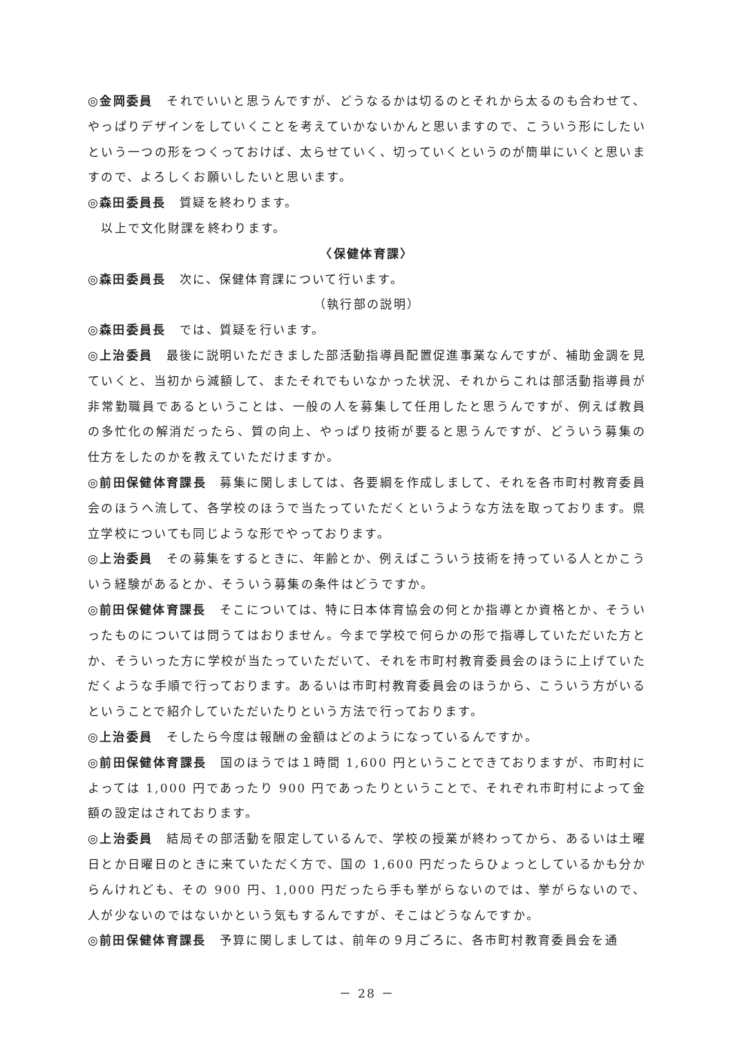◎金岡委員　それでいいと思うんですが、どうなるかは切るのとそれから太るのも合わせて、やっぱりデザインをしていくことを考えていかないかんと思いますので、こういう形にしたいという一つの形をつくっておけば、太らせていく、切っていくというのが簡単にいくと思いますので、よろしくお願いしたいと思います。
◎森田委員長　質疑を終わります。
　以上で文化財課を終わります。
〈保健体育課〉
◎森田委員長　次に、保健体育課について行います。
（執行部の説明）
◎森田委員長　では、質疑を行います。
◎上治委員　最後に説明いただきました部活動指導員配置促進事業なんですが、補助金調を見ていくと、当初から減額して、またそれでもいなかった状況、それからこれは部活動指導員が非常勤職員であるということは、一般の人を募集して任用したと思うんですが、例えば教員の多忙化の解消だったら、質の向上、やっぱり技術が要ると思うんですが、どういう募集の仕方をしたのかを教えていただけますか。
◎前田保健体育課長　募集に関しましては、各要綱を作成しまして、それを各市町村教育委員会のほうへ流して、各学校のほうで当たっていただくというような方法を取っております。県立学校についても同じような形でやっております。
◎上治委員　その募集をするときに、年齢とか、例えばこういう技術を持っている人とかこういう経験があるとか、そういう募集の条件はどうですか。
◎前田保健体育課長　そこについては、特に日本体育協会の何とか指導とか資格とか、そういったものについては問うてはおりません。今まで学校で何らかの形で指導していただいた方とか、そういった方に学校が当たっていただいて、それを市町村教育委員会のほうに上げていただくような手順で行っております。あるいは市町村教育委員会のほうから、こういう方がいるということで紹介していただいたりという方法で行っております。
◎上治委員　そしたら今度は報酬の金額はどのようになっているんですか。
◎前田保健体育課長　国のほうでは１時間 1,600 円ということできておりますが、市町村によっては 1,000 円であったり 900 円であったりということで、それぞれ市町村によって金額の設定はされております。
◎上治委員　結局その部活動を限定しているんで、学校の授業が終わってから、あるいは土曜日とか日曜日のときに来ていただく方で、国の 1,600 円だったらひょっとしているかも分からんけれども、その 900 円、1,000 円だったら手も挙がらないのでは、挙がらないので、人が少ないのではないかという気もするんですが、そこはどうなんですか。
◎前田保健体育課長　予算に関しましては、前年の９月ごろに、各市町村教育委員会を通
－ 28 －